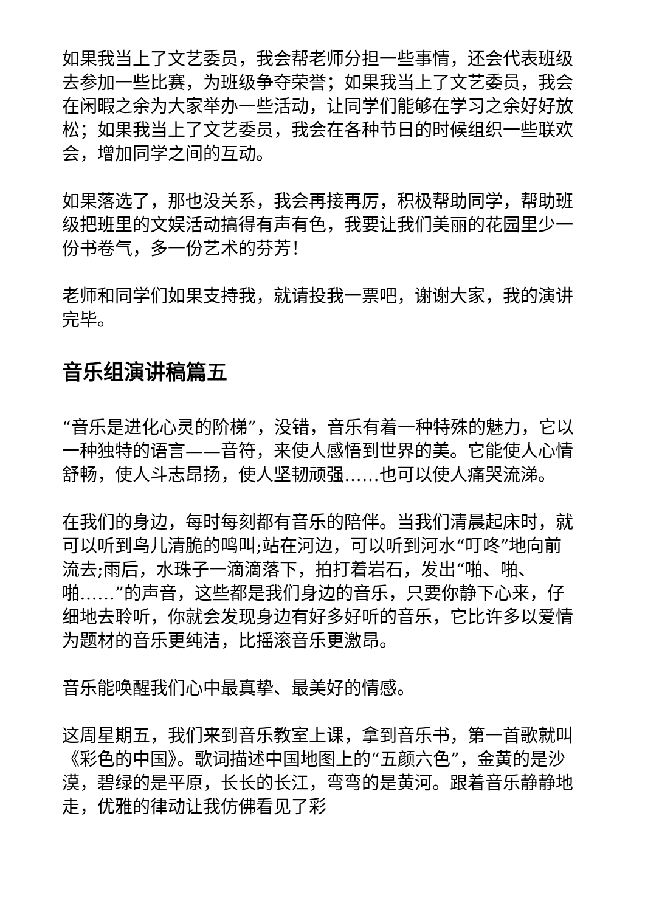如果我当上了文艺委员，我会帮老师分担一些事情，还会代表班级去参加一些比赛，为班级争夺荣誉；如果我当上了文艺委员，我会在闲暇之余为大家举办一些活动，让同学们能够在学习之余好好放松；如果我当上了文艺委员，我会在各种节日的时候组织一些联欢会，增加同学之间的互动。
如果落选了，那也没关系，我会再接再厉，积极帮助同学，帮助班级把班里的文娱活动搞得有声有色，我要让我们美丽的花园里少一份书卷气，多一份艺术的芬芳！
老师和同学们如果支持我，就请投我一票吧，谢谢大家，我的演讲完毕。
音乐组演讲稿篇五
“音乐是进化心灵的阶梯”，没错，音乐有着一种特殊的魅力，它以一种独特的语言——音符，来使人感悟到世界的美。它能使人心情舒畅，使人斗志昂扬，使人坚韧顽强……也可以使人痛哭流涕。
在我们的身边，每时每刻都有音乐的陪伴。当我们清晨起床时，就可以听到鸟儿清脆的鸣叫;站在河边，可以听到河水“叮咚”地向前流去;雨后，水珠子一滴滴落下，拍打着岩石，发出“啪、啪、啪……”的声音，这些都是我们身边的音乐，只要你静下心来，仔细地去聆听，你就会发现身边有好多好听的音乐，它比许多以爱情为题材的音乐更纯洁，比摇滚音乐更激昂。
音乐能唤醒我们心中最真挚、最美好的情感。
这周星期五，我们来到音乐教室上课，拿到音乐书，第一首歌就叫《彩色的中国》。歌词描述中国地图上的“五颜六色”，金黄的是沙漠，碧绿的是平原，长长的长江，弯弯的是黄河。跟着音乐静静地走，优雅的律动让我仿佛看见了彩